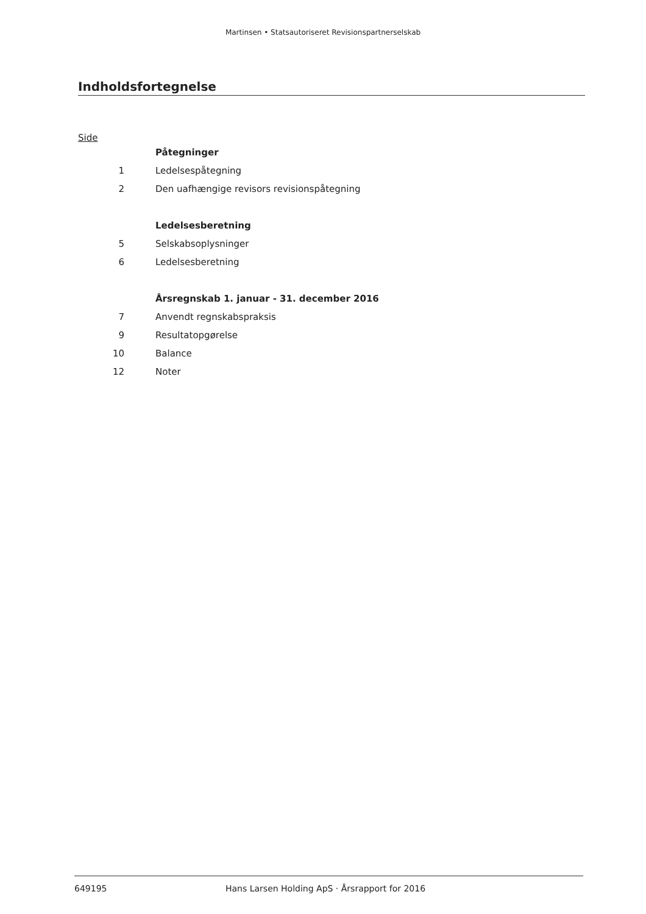Martinsen • Statsautoriseret Revisionspartnerselskab
Indholdsfortegnelse
Side
| | Påtegninger |
| 1 | Ledelsespåtegning |
| 2 | Den uafhængige revisors revisionspåtegning |
| | Ledelsesberetning |
| 5 | Selskabsoplysninger |
| 6 | Ledelsesberetning |
| | Årsregnskab 1. januar - 31. december 2016 |
| 7 | Anvendt regnskabspraksis |
| 9 | Resultatopgørelse |
| 10 | Balance |
| 12 | Noter |
649195 Hans Larsen Holding ApS · Årsrapport for 2016